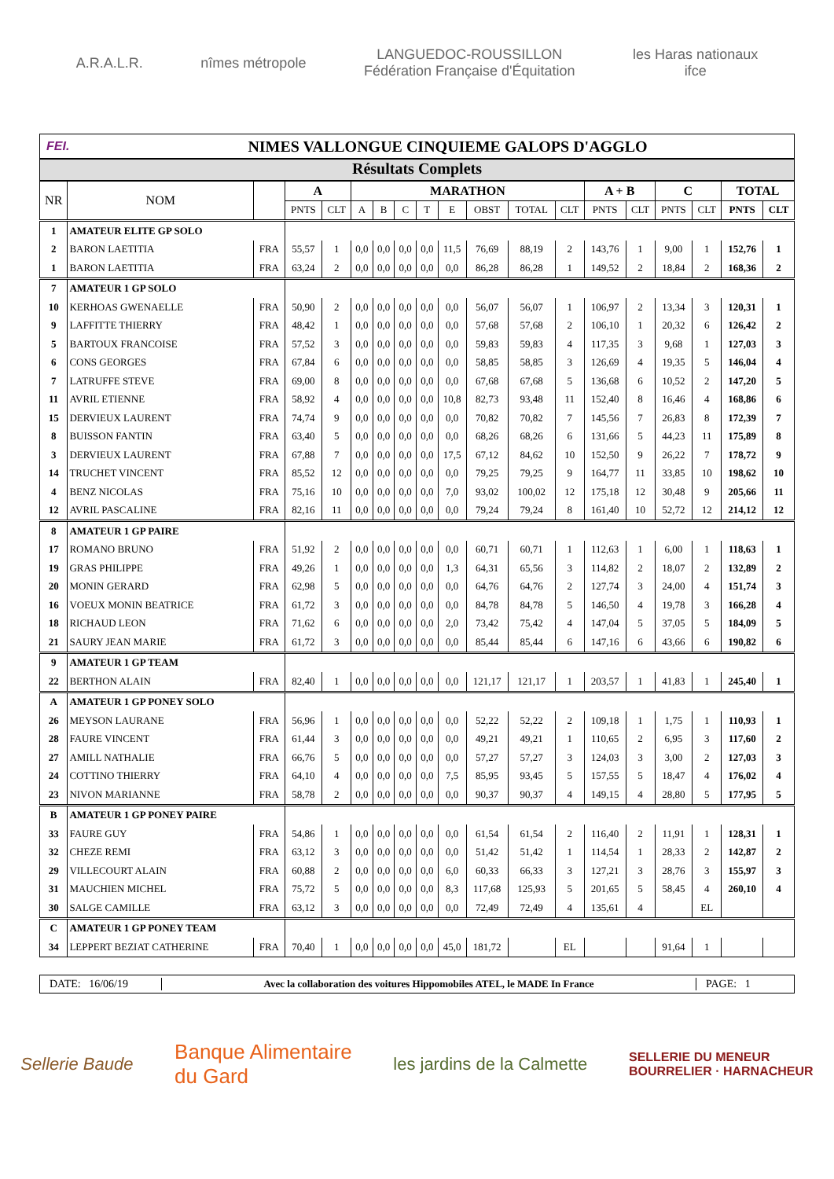A.R.A.L.R. nîmes métropole
LANGUEDOC-ROUSSILLON
Fédération Française d'Équitation
les Haras nationaux
ifce
FEI.
NIMES VALLONGUE CINQUIEME GALOPS D'AGGLO
Résultats Complets
| NR | NOM | | A | | MARATHON | | | | | | | | A + B | | C | | TOTAL | |
| --- | --- | --- | --- | --- | --- | --- | --- | --- | --- | --- | --- | --- | --- | --- | --- | --- | --- | --- |
| | | | PNTS | CLT | A | B | C | T | E | OBST | TOTAL | CLT | PNTS | CLT | PNTS | CLT | PNTS | CLT |
| 1 | AMATEUR ELITE GP SOLO | | | | | | | | | | | | | | | | | |
| 2 | BARON LAETITIA | FRA | 55,57 | 1 | 0,0 | 0,0 | 0,0 | 0,0 | 11,5 | 76,69 | 88,19 | 2 | 143,76 | 1 | 9,00 | 1 | 152,76 | 1 |
| 1 | BARON LAETITIA | FRA | 63,24 | 2 | 0,0 | 0,0 | 0,0 | 0,0 | 0,0 | 86,28 | 86,28 | 1 | 149,52 | 2 | 18,84 | 2 | 168,36 | 2 |
| 7 | AMATEUR 1 GP SOLO | | | | | | | | | | | | | | | | | |
| 10 | KERHOAS GWENAELLE | FRA | 50,90 | 2 | 0,0 | 0,0 | 0,0 | 0,0 | 0,0 | 56,07 | 56,07 | 1 | 106,97 | 2 | 13,34 | 3 | 120,31 | 1 |
| 9 | LAFFITTE THIERRY | FRA | 48,42 | 1 | 0,0 | 0,0 | 0,0 | 0,0 | 0,0 | 57,68 | 57,68 | 2 | 106,10 | 1 | 20,32 | 6 | 126,42 | 2 |
| 5 | BARTOUX FRANCOISE | FRA | 57,52 | 3 | 0,0 | 0,0 | 0,0 | 0,0 | 0,0 | 59,83 | 59,83 | 4 | 117,35 | 3 | 9,68 | 1 | 127,03 | 3 |
| 6 | CONS GEORGES | FRA | 67,84 | 6 | 0,0 | 0,0 | 0,0 | 0,0 | 0,0 | 58,85 | 58,85 | 3 | 126,69 | 4 | 19,35 | 5 | 146,04 | 4 |
| 7 | LATRUFFE STEVE | FRA | 69,00 | 8 | 0,0 | 0,0 | 0,0 | 0,0 | 0,0 | 67,68 | 67,68 | 5 | 136,68 | 6 | 10,52 | 2 | 147,20 | 5 |
| 11 | AVRIL ETIENNE | FRA | 58,92 | 4 | 0,0 | 0,0 | 0,0 | 0,0 | 10,8 | 82,73 | 93,48 | 11 | 152,40 | 8 | 16,46 | 4 | 168,86 | 6 |
| 15 | DERVIEUX LAURENT | FRA | 74,74 | 9 | 0,0 | 0,0 | 0,0 | 0,0 | 0,0 | 70,82 | 70,82 | 7 | 145,56 | 7 | 26,83 | 8 | 172,39 | 7 |
| 8 | BUISSON FANTIN | FRA | 63,40 | 5 | 0,0 | 0,0 | 0,0 | 0,0 | 0,0 | 68,26 | 68,26 | 6 | 131,66 | 5 | 44,23 | 11 | 175,89 | 8 |
| 3 | DERVIEUX LAURENT | FRA | 67,88 | 7 | 0,0 | 0,0 | 0,0 | 0,0 | 17,5 | 67,12 | 84,62 | 10 | 152,50 | 9 | 26,22 | 7 | 178,72 | 9 |
| 14 | TRUCHET VINCENT | FRA | 85,52 | 12 | 0,0 | 0,0 | 0,0 | 0,0 | 0,0 | 79,25 | 79,25 | 9 | 164,77 | 11 | 33,85 | 10 | 198,62 | 10 |
| 4 | BENZ NICOLAS | FRA | 75,16 | 10 | 0,0 | 0,0 | 0,0 | 0,0 | 7,0 | 93,02 | 100,02 | 12 | 175,18 | 12 | 30,48 | 9 | 205,66 | 11 |
| 12 | AVRIL PASCALINE | FRA | 82,16 | 11 | 0,0 | 0,0 | 0,0 | 0,0 | 0,0 | 79,24 | 79,24 | 8 | 161,40 | 10 | 52,72 | 12 | 214,12 | 12 |
| 8 | AMATEUR 1 GP PAIRE | | | | | | | | | | | | | | | | | |
| 17 | ROMANO BRUNO | FRA | 51,92 | 2 | 0,0 | 0,0 | 0,0 | 0,0 | 0,0 | 60,71 | 60,71 | 1 | 112,63 | 1 | 6,00 | 1 | 118,63 | 1 |
| 19 | GRAS PHILIPPE | FRA | 49,26 | 1 | 0,0 | 0,0 | 0,0 | 0,0 | 1,3 | 64,31 | 65,56 | 3 | 114,82 | 2 | 18,07 | 2 | 132,89 | 2 |
| 20 | MONIN GERARD | FRA | 62,98 | 5 | 0,0 | 0,0 | 0,0 | 0,0 | 0,0 | 64,76 | 64,76 | 2 | 127,74 | 3 | 24,00 | 4 | 151,74 | 3 |
| 16 | VOEUX MONIN BEATRICE | FRA | 61,72 | 3 | 0,0 | 0,0 | 0,0 | 0,0 | 0,0 | 84,78 | 84,78 | 5 | 146,50 | 4 | 19,78 | 3 | 166,28 | 4 |
| 18 | RICHAUD LEON | FRA | 71,62 | 6 | 0,0 | 0,0 | 0,0 | 0,0 | 2,0 | 73,42 | 75,42 | 4 | 147,04 | 5 | 37,05 | 5 | 184,09 | 5 |
| 21 | SAURY JEAN MARIE | FRA | 61,72 | 3 | 0,0 | 0,0 | 0,0 | 0,0 | 0,0 | 85,44 | 85,44 | 6 | 147,16 | 6 | 43,66 | 6 | 190,82 | 6 |
| 9 | AMATEUR 1 GP TEAM | | | | | | | | | | | | | | | | | |
| 22 | BERTHON ALAIN | FRA | 82,40 | 1 | 0,0 | 0,0 | 0,0 | 0,0 | 0,0 | 121,17 | 121,17 | 1 | 203,57 | 1 | 41,83 | 1 | 245,40 | 1 |
| A | AMATEUR 1 GP PONEY SOLO | | | | | | | | | | | | | | | | | |
| 26 | MEYSON LAURANE | FRA | 56,96 | 1 | 0,0 | 0,0 | 0,0 | 0,0 | 0,0 | 52,22 | 52,22 | 2 | 109,18 | 1 | 1,75 | 1 | 110,93 | 1 |
| 28 | FAURE VINCENT | FRA | 61,44 | 3 | 0,0 | 0,0 | 0,0 | 0,0 | 0,0 | 49,21 | 49,21 | 1 | 110,65 | 2 | 6,95 | 3 | 117,60 | 2 |
| 27 | AMILL NATHALIE | FRA | 66,76 | 5 | 0,0 | 0,0 | 0,0 | 0,0 | 0,0 | 57,27 | 57,27 | 3 | 124,03 | 3 | 3,00 | 2 | 127,03 | 3 |
| 24 | COTTINO THIERRY | FRA | 64,10 | 4 | 0,0 | 0,0 | 0,0 | 0,0 | 7,5 | 85,95 | 93,45 | 5 | 157,55 | 5 | 18,47 | 4 | 176,02 | 4 |
| 23 | NIVON MARIANNE | FRA | 58,78 | 2 | 0,0 | 0,0 | 0,0 | 0,0 | 0,0 | 90,37 | 90,37 | 4 | 149,15 | 4 | 28,80 | 5 | 177,95 | 5 |
| B | AMATEUR 1 GP PONEY PAIRE | | | | | | | | | | | | | | | | | |
| 33 | FAURE GUY | FRA | 54,86 | 1 | 0,0 | 0,0 | 0,0 | 0,0 | 0,0 | 61,54 | 61,54 | 2 | 116,40 | 2 | 11,91 | 1 | 128,31 | 1 |
| 32 | CHEZE REMI | FRA | 63,12 | 3 | 0,0 | 0,0 | 0,0 | 0,0 | 0,0 | 51,42 | 51,42 | 1 | 114,54 | 1 | 28,33 | 2 | 142,87 | 2 |
| 29 | VILLECOURT ALAIN | FRA | 60,88 | 2 | 0,0 | 0,0 | 0,0 | 0,0 | 6,0 | 60,33 | 66,33 | 3 | 127,21 | 3 | 28,76 | 3 | 155,97 | 3 |
| 31 | MAUCHIEN MICHEL | FRA | 75,72 | 5 | 0,0 | 0,0 | 0,0 | 0,0 | 8,3 | 117,68 | 125,93 | 5 | 201,65 | 5 | 58,45 | 4 | 260,10 | 4 |
| 30 | SALGE CAMILLE | FRA | 63,12 | 3 | 0,0 | 0,0 | 0,0 | 0,0 | 0,0 | 72,49 | 72,49 | 4 | 135,61 | 4 | | EL | | |
| C | AMATEUR 1 GP PONEY TEAM | | | | | | | | | | | | | | | | | |
| 34 | LEPPERT BEZIAT CATHERINE | FRA | 70,40 | 1 | 0,0 | 0,0 | 0,0 | 0,0 | 45,0 | 181,72 | | EL | | | 91,64 | 1 | | |
DATE: 16/06/19 Avec la collaboration des voitures Hippomobiles ATEL, le MADE In France PAGE: 1
Sellerie Baude
Banque Alimentaire
du Gard
les jardins de la Calmette
SELLERIE DU MENEUR
BOURRELIER · HARNACHEUR